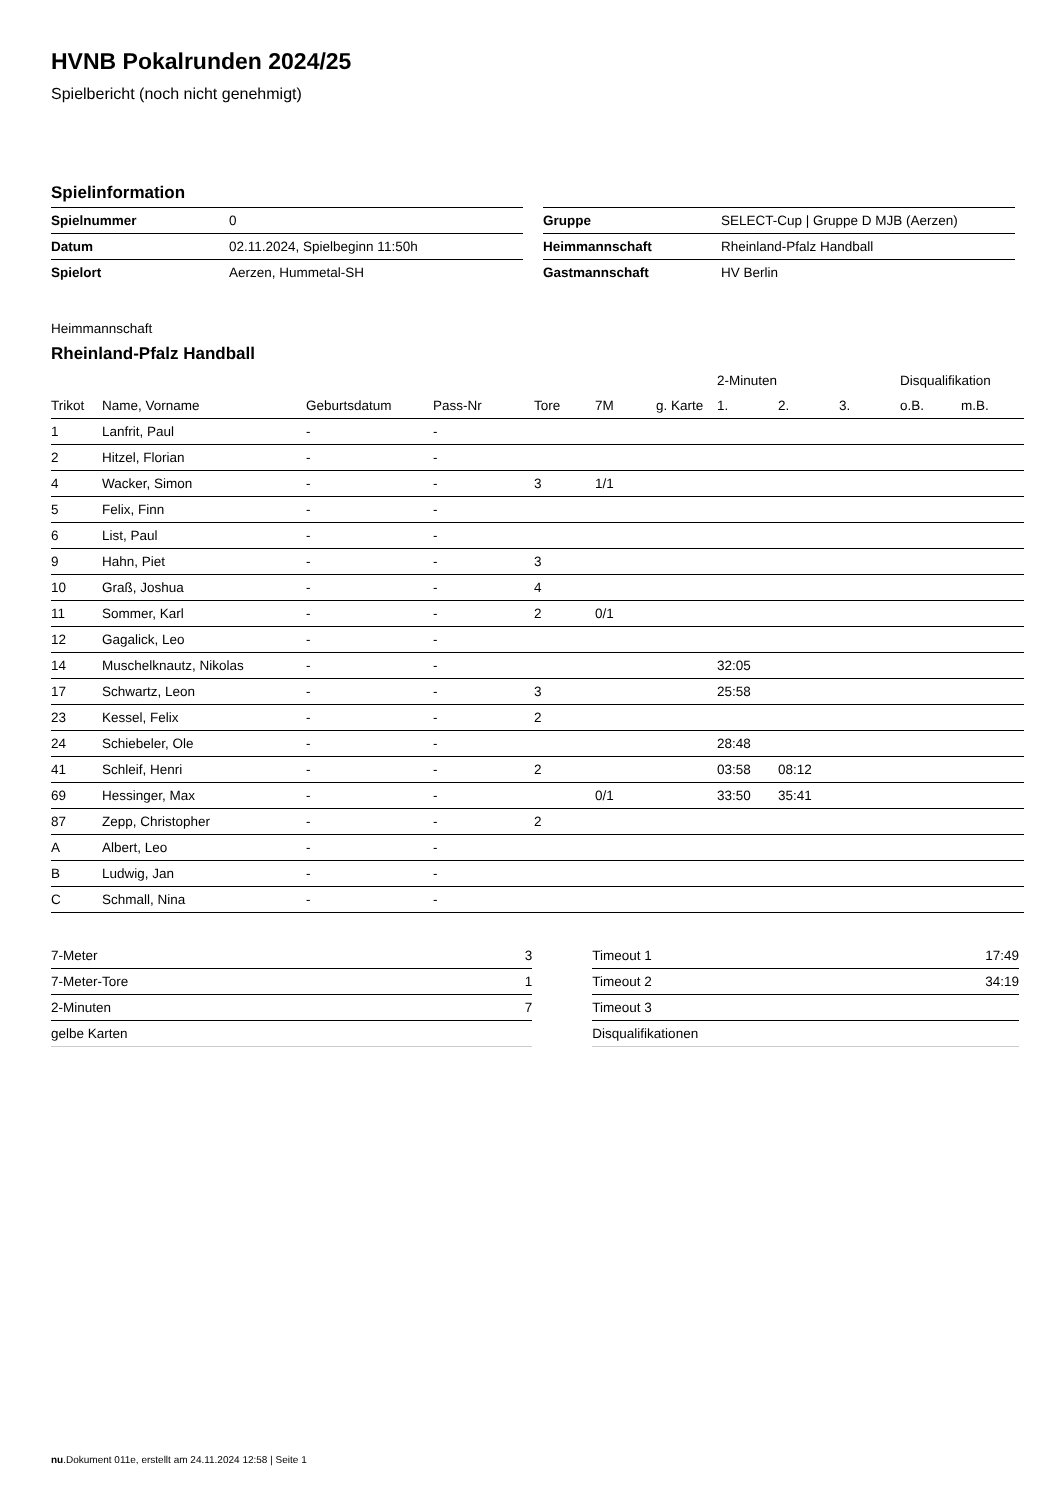HVNB Pokalrunden 2024/25
Spielbericht (noch nicht genehmigt)
Spielinformation
| Spielnummer | 0 |
| Datum | 02.11.2024, Spielbeginn 11:50h |
| Spielort | Aerzen, Hummetal-SH |
| Gruppe | SELECT-Cup / Gruppe D MJB (Aerzen) |
| Heimmannschaft | Rheinland-Pfalz Handball |
| Gastmannschaft | HV Berlin |
Heimmannschaft
Rheinland-Pfalz Handball
| | | | | | | | 2-Minuten | | | Disqualifikation | |
| --- | --- | --- | --- | --- | --- | --- | --- | --- | --- | --- | --- |
| Trikot | Name, Vorname | Geburtsdatum | Pass-Nr | Tore | 7M | g. Karte | 1. | 2. | 3. | o.B. | m.B. |
| 1 | Lanfrit, Paul | - | - | | | | | | | | |
| 2 | Hitzel, Florian | - | - | | | | | | | | |
| 4 | Wacker, Simon | - | - | 3 | 1/1 | | | | | | |
| 5 | Felix, Finn | - | - | | | | | | | | |
| 6 | List, Paul | - | - | | | | | | | | |
| 9 | Hahn, Piet | - | - | 3 | | | | | | | |
| 10 | Graß, Joshua | - | - | 4 | | | | | | | |
| 11 | Sommer, Karl | - | - | 2 | 0/1 | | | | | | |
| 12 | Gagalick, Leo | - | - | | | | | | | | |
| 14 | Muschelknautz, Nikolas | - | - | | | | 32:05 | | | | |
| 17 | Schwartz, Leon | - | - | 3 | | | 25:58 | | | | |
| 23 | Kessel, Felix | - | - | 2 | | | | | | | |
| 24 | Schiebeler, Ole | - | - | | | | 28:48 | | | | |
| 41 | Schleif, Henri | - | - | 2 | | | 03:58 | 08:12 | | | |
| 69 | Hessinger, Max | - | - | | 0/1 | | 33:50 | 35:41 | | | |
| 87 | Zepp, Christopher | - | - | 2 | | | | | | | |
| A | Albert, Leo | - | - | | | | | | | | |
| B | Ludwig, Jan | - | - | | | | | | | | |
| C | Schmall, Nina | - | - | | | | | | | | |
| 7-Meter | 3 |
| 7-Meter-Tore | 1 |
| 2-Minuten | 7 |
| gelbe Karten | |
| Timeout 1 | 17:49 |
| Timeout 2 | 34:19 |
| Timeout 3 | |
| Disqualifikationen | |
nu.Dokument 011e, erstellt am 24.11.2024 12:58 | Seite 1